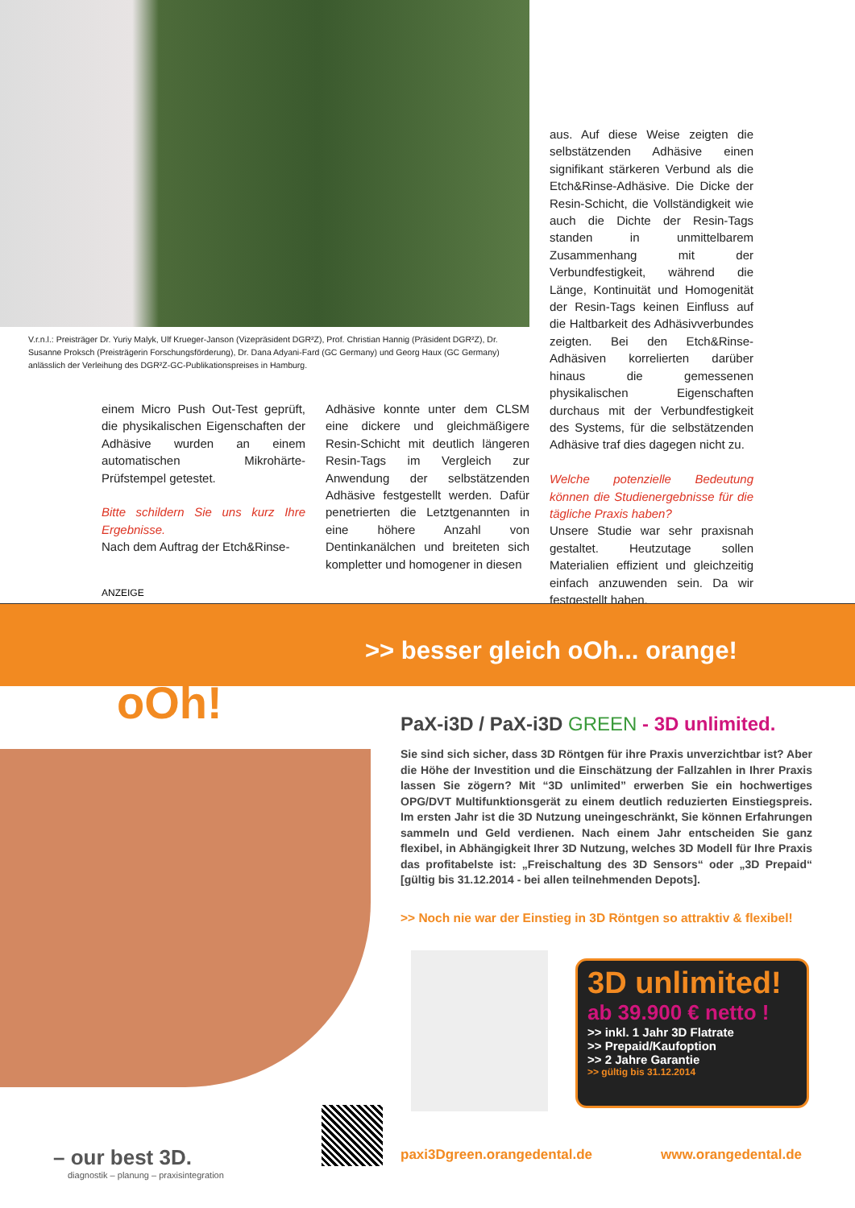V.r.n.l.: Preisträger Dr. Yuriy Malyk, Ulf Krueger-Janson (Vizepräsident DGR²Z), Prof. Christian Hannig (Präsident DGR²Z), Dr. Susanne Proksch (Preisträgerin Forschungsförderung), Dr. Dana Adyani-Fard (GC Germany) und Georg Haux (GC Germany) anlässlich der Verleihung des DGR²Z-GC-Publikationspreises in Hamburg.
einem Micro Push Out-Test geprüft, die physikalischen Eigenschaften der Adhäsive wurden an einem automatischen Mikrohärte-Prüfstempel getestet.
Bitte schildern Sie uns kurz Ihre Ergebnisse.
Nach dem Auftrag der Etch&Rinse-
Adhäsive konnte unter dem CLSM eine dickere und gleichmäßigere Resin-Schicht mit deutlich längeren Resin-Tags im Vergleich zur Anwendung der selbstätzenden Adhäsive festgestellt werden. Dafür penetrierten die Letztgenannten in eine höhere Anzahl von Dentinkanälchen und breiteten sich kompletter und homogener in diesen
aus. Auf diese Weise zeigten die selbstätzenden Adhäsive einen signifikant stärkeren Verbund als die Etch&Rinse-Adhäsive. Die Dicke der Resin-Schicht, die Vollständigkeit wie auch die Dichte der Resin-Tags standen in unmittelbarem Zusammenhang mit der Verbundfestigkeit, während die Länge, Kontinuität und Homogenität der Resin-Tags keinen Einfluss auf die Haltbarkeit des Adhäsivverbundes zeigten. Bei den Etch&Rinse-Adhäsiven korrelierten darüber hinaus die gemessenen physikalischen Eigenschaften durchaus mit der Verbundfestigkeit des Systems, für die selbstätzenden Adhäsive traf dies dagegen nicht zu.
Welche potenzielle Bedeutung können die Studienergebnisse für die tägliche Praxis haben?
Unsere Studie war sehr praxisnah gestaltet. Heutzutage sollen Materialien effizient und gleichzeitig einfach anzuwenden sein. Da wir festgestellt haben,
ANZEIGE
>> besser gleich oOh... orange!
oOh!
PaX-i3D / PaX-i3D GREEN - 3D unlimited.
Sie sind sich sicher, dass 3D Röntgen für ihre Praxis unverzichtbar ist? Aber die Höhe der Investition und die Einschätzung der Fallzahlen in Ihrer Praxis lassen Sie zögern? Mit “3D unlimited” erwerben Sie ein hochwertiges OPG/DVT Multifunktionsgerät zu einem deutlich reduzierten Einstiegspreis. Im ersten Jahr ist die 3D Nutzung uneingeschränkt, Sie können Erfahrungen sammeln und Geld verdienen. Nach einem Jahr entscheiden Sie ganz flexibel, in Abhängigkeit Ihrer 3D Nutzung, welches 3D Modell für Ihre Praxis das profitabelste ist: „Freischaltung des 3D Sensors“ oder „3D Prepaid“ [gültig bis 31.12.2014 - bei allen teilnehmenden Depots].
>> Noch nie war der Einstieg in 3D Röntgen so attraktiv & flexibel!
3D unlimited!
ab 39.900 € netto !
>> inkl. 1 Jahr 3D Flatrate
>> Prepaid/Kaufoption
>> 2 Jahre Garantie
>> gültig bis 31.12.2014
– our best 3D.
diagnostik – planung – praxisintegration
paxi3Dgreen.orangedental.de www.orangedental.de